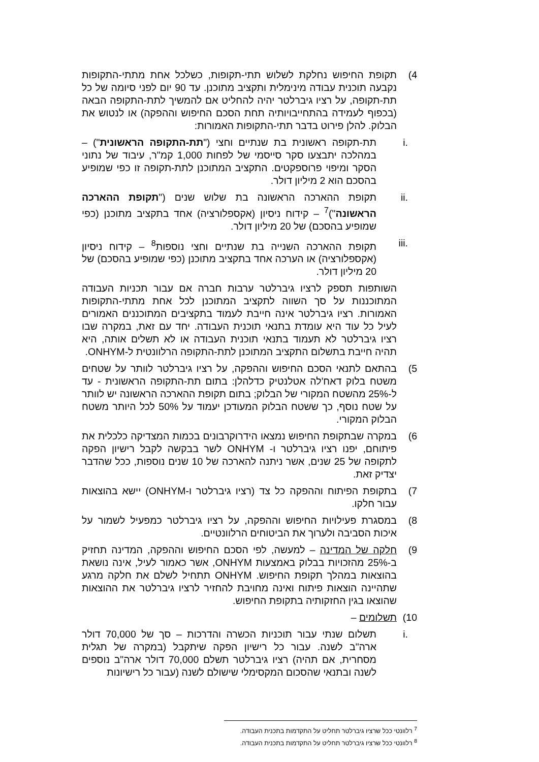4) תקופת החיפוש נחלקת לשלוש תתי-תקופות, כשלכל אחת מתתי-התקופות נקבעה תוכנית עבודה מינימלית ותקציב מתוכנן. עד 90 יום לפני סיומה של כל תת-תקופה, על רציו גיברלטר יהיה להחליט אם להמשיך לתת-התקופה הבאה (בכפוף לעמידה בהתחייבויותיה תחת הסכם החיפוש וההפקה) או לנטוש את הבלוק. להלן פירוט בדבר תתי-התקופות האמורות:
i. תת-תקופה ראשונית בת שנתיים וחצי ("תת-התקופה הראשונית") – במהלכה יתבצעו סקר סייסמי של לפחות 1,000 קמ"ר, עיבוד של נתוני הסקר ומיפוי פרוספקטים. התקציב המתוכנן לתת-תקופה זו כפי שמופיע בהסכם הוא 2 מיליון דולר.
ii. תקופת ההארכה הראשונה בת שלוש שנים ("תקופת ההארכה הראשונה")<sup>7</sup> – קידוח ניסיון (אקספלורציה) אחד בתקציב מתוכנן (כפי שמופיע בהסכם) של 20 מיליון דולר.
iii. תקופת ההארכה השנייה בת שנתיים וחצי נוספות<sup>8</sup> – קידוח ניסיון (אקספלורציה) או הערכה אחד בתקציב מתוכנן (כפי שמופיע בהסכם) של 20 מיליון דולר.
השותפות תספק לרציו גיברלטר ערבות חברה אם עבור תכניות העבודה המתוכננות על סך השווה לתקציב המתוכנן לכל אחת מתתי-התקופות האמורות. רציו גיברלטר אינה חייבת לעמוד בתקציבים המתוכננים האמורים לעיל כל עוד היא עומדת בתנאי תוכנית העבודה. יחד עם זאת, במקרה שבו רציו גיברלטר לא תעמוד בתנאי תוכנית העבודה או לא תשלים אותה, היא תהיה חייבת בתשלום התקציב המתוכנן לתת-התקופה הרלוונטית ל-ONHYM.
5) בהתאם לתנאי הסכם החיפוש וההפקה, על רציו גיברלטר לוותר על שטחים משטח בלוק דאח'לה אטלנטיק כדלהלן: בתום תת-התקופה הראשונית - עד ל-25% מהשטח המקורי של הבלוק; בתום תקופת ההארכה הראשונה יש לוותר על שטח נוסף, כך ששטח הבלוק המעודכן יעמוד על 50% לכל היותר משטח הבלוק המקורי.
6) במקרה שבתקופת החיפוש נמצאו הידרוקרבונים בכמות המצדיקה כלכלית את פיתוחם, יפנו רציו גיברלטר ו- ONHYM לשר בבקשה לקבל רישיון הפקה לתקופה של 25 שנים, אשר ניתנה להארכה של 10 שנים נוספות, ככל שהדבר יצדיק זאת.
7) בתקופת הפיתוח וההפקה כל צד (רציו גיברלטר ו-ONHYM) יישא בהוצאות עבור חלקו.
8) במסגרת פעילויות החיפוש וההפקה, על רציו גיברלטר כמפעיל לשמור על איכות הסביבה ולערוך את הביטוחים הרלוונטיים.
9) חלקה של המדינה – למעשה, לפי הסכם החיפוש וההפקה, המדינה תחזיק ב-25% מהזכויות בבלוק באמצעות ONHYM, אשר כאמור לעיל, אינה נושאת בהוצאות במהלך תקופת החיפוש. ONHYM תתחיל לשלם את חלקה מרגע שתהיינה הוצאות פיתוח ואינה מחויבת להחזיר לרציו גיברלטר את ההוצאות שהוצאו בגין החזקותיה בתקופת החיפוש.
10) תשלומים –
i. תשלום שנתי עבור תוכניות הכשרה והדרכות – סך של 70,000 דולר ארה"ב לשנה. עבור כל רישיון הפקה שיתקבל (במקרה של תגלית מסחרית, אם תהיה) רציו גיברלטר תשלם 70,000 דולר ארה"ב נוספים לשנה ובתנאי שהסכום המקסימלי שישולם לשנה (עבור כל רישיונות
<sup>7</sup> רלוונטי ככל שרציו גיברלטר תחליט על התקדמות בתכנית העבודה.
<sup>8</sup> רלוונטי ככל שרציו גיברלטר תחליט על התקדמות בתכנית העבודה.